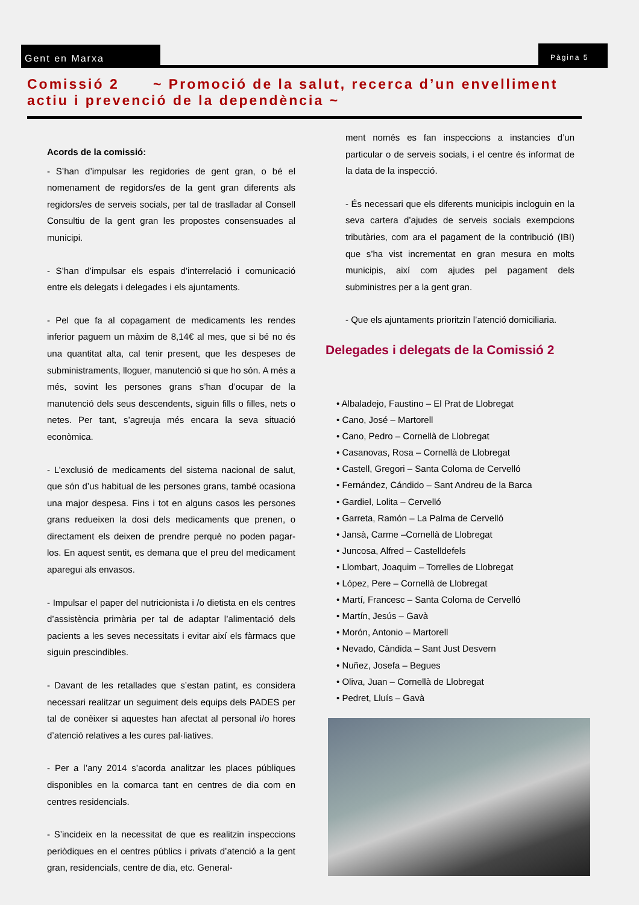Gent en Marxa Pàgina 5
Comissió 2 ~ Promoció de la salut, recerca d’un envelliment actiu i prevenció de la dependència ~
Acords de la comissió:
- S’han d’impulsar les regidories de gent gran, o bé el nomenament de regidors/es de la gent gran diferents als regidors/es de serveis socials, per tal de traslladar al Consell Consultiu de la gent gran les propostes consensuades al municipi.
- S’han d’impulsar els espais d’interrelació i comunicació entre els delegats i delegades i els ajuntaments.
- Pel que fa al copagament de medicaments les rendes inferior paguem un màxim de 8,14€ al mes, que si bé no és una quantitat alta, cal tenir present, que les despeses de subministraments, lloguer, manutenció si que ho són. A més a més, sovint les persones grans s’han d’ocupar de la manutenció dels seus descendents, siguin fills o filles, nets o netes. Per tant, s’agreuja més encara la seva situació econòmica.
- L’exclusió de medicaments del sistema nacional de salut, que són d’us habitual de les persones grans, també ocasiona una major despesa. Fins i tot en alguns casos les persones grans redueixen la dosi dels medicaments que prenen, o directament els deixen de prendre perquè no poden pagar-los. En aquest sentit, es demana que el preu del medicament aparegui als envasos.
- Impulsar el paper del nutricionista i /o dietista en els centres d’assistència primària per tal de adaptar l’alimentació dels pacients a les seves necessitats i evitar així els fàrmacs que siguin prescindibles.
- Davant de les retallades que s’estan patint, es considera necessari realitzar un seguiment dels equips dels PADES per tal de conèixer si aquestes han afectat al personal i/o hores d’atenció relatives a les cures pal·liatives.
- Per a l’any 2014 s’acorda analitzar les places públiques disponibles en la comarca tant en centres de dia com en centres residencials.
- S’incideix en la necessitat de que es realitzin inspeccions periòdiques en el centres públics i privats d’atenció a la gent gran, residencials, centre de dia, etc. General-
ment només es fan inspeccions a instancies d’un particular o de serveis socials, i el centre és informat de la data de la inspecció.
- És necessari que els diferents municipis incloguin en la seva cartera d’ajudes de serveis socials exempcions tributàries, com ara el pagament de la contribució (IBI) que s’ha vist incrementat en gran mesura en molts municipis, així com ajudes pel pagament dels subministres per a la gent gran.
- Que els ajuntaments prioritzin l’atenció domiciliaria.
Delegades i delegats de la Comissió 2
• Albaladejo, Faustino – El Prat de Llobregat
• Cano, José – Martorell
• Cano, Pedro – Cornellà de Llobregat
• Casanovas, Rosa – Cornellà de Llobregat
• Castell, Gregori – Santa Coloma de Cervelló
• Fernández, Cándido – Sant Andreu de la Barca
• Gardiel, Lolita – Cervelló
• Garreta, Ramón – La Palma de Cervelló
• Jansà, Carme –Cornellà de Llobregat
• Juncosa, Alfred – Castelldefels
• Llombart, Joaquim – Torrelles de Llobregat
• López, Pere – Cornellà de Llobregat
• Martí, Francesc – Santa Coloma de Cervelló
• Martín, Jesús – Gavà
• Morón, Antonio – Martorell
• Nevado, Càndida – Sant Just Desvern
• Nuñez, Josefa – Begues
• Oliva, Juan – Cornellà de Llobregat
• Pedret, Lluís – Gavà